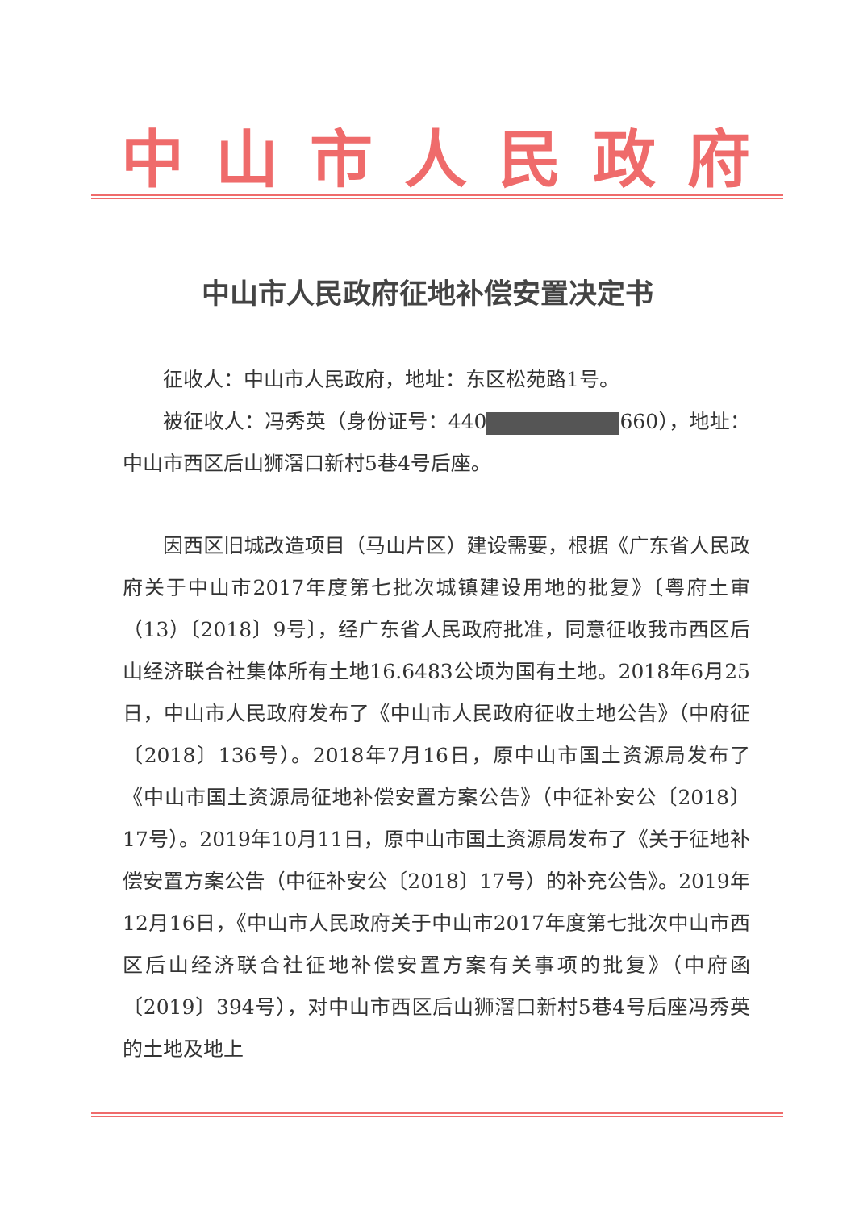中山市人民政府
中山市人民政府征地补偿安置决定书
征收人：中山市人民政府，地址：东区松苑路1号。
被征收人：冯秀英（身份证号：440 660），地址：中山市西区后山狮滘口新村5巷4号后座。
因西区旧城改造项目（马山片区）建设需要，根据《广东省人民政府关于中山市2017年度第七批次城镇建设用地的批复》〔粤府土审（13）〔2018〕9号〕，经广东省人民政府批准，同意征收我市西区后山经济联合社集体所有土地16.6483公顷为国有土地。2018年6月25日，中山市人民政府发布了《中山市人民政府征收土地公告》（中府征〔2018〕136号）。2018年7月16日，原中山市国土资源局发布了《中山市国土资源局征地补偿安置方案公告》（中征补安公〔2018〕17号）。2019年10月11日，原中山市国土资源局发布了《关于征地补偿安置方案公告（中征补安公〔2018〕17号）的补充公告》。2019年12月16日，《中山市人民政府关于中山市2017年度第七批次中山市西区后山经济联合社征地补偿安置方案有关事项的批复》（中府函〔2019〕394号），对中山市西区后山狮滘口新村5巷4号后座冯秀英的土地及地上